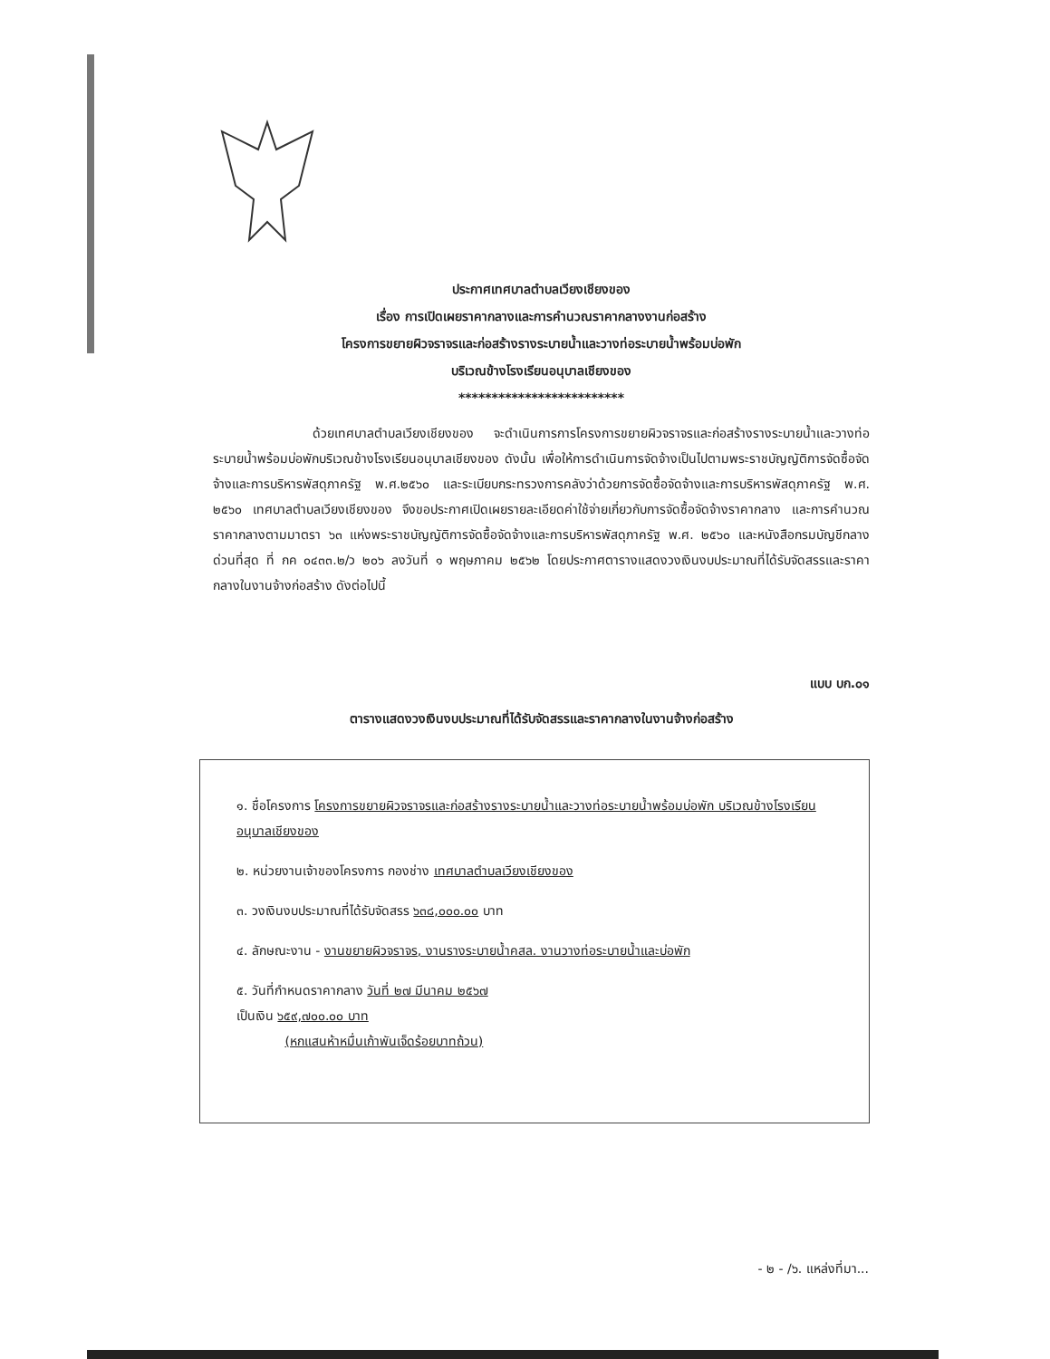ประกาศเทศบาลตำบลเวียงเชียงของ
เรื่อง การเปิดเผยราคากลางและการคำนวณราคากลางงานก่อสร้าง
โครงการขยายผิวจราจรและก่อสร้างรางระบายน้ำและวางท่อระบายน้ำพร้อมบ่อพัก
บริเวณข้างโรงเรียนอนุบาลเชียงของ
*************************
ด้วยเทศบาลตำบลเวียงเชียงของ จะดำเนินการการโครงการขยายผิวจราจรและก่อสร้างรางระบายน้ำและวางท่อระบายน้ำพร้อมบ่อพักบริเวณข้างโรงเรียนอนุบาลเชียงของ ดังนั้น เพื่อให้การดำเนินการจัดจ้างเป็นไปตามพระราชบัญญัติการจัดซื้อจัดจ้างและการบริหารพัสดุภาครัฐ พ.ศ.๒๕๖๐ และระเบียบกระทรวงการคลังว่าด้วยการจัดซื้อจัดจ้างและการบริหารพัสดุภาครัฐ พ.ศ. ๒๕๖๐ เทศบาลตำบลเวียงเชียงของ จึงขอประกาศเปิดเผยรายละเอียดค่าใช้จ่ายเกี่ยวกับการจัดซื้อจัดจ้างราคากลาง และการคำนวณราคากลางตามมาตรา ๖๓ แห่งพระราชบัญญัติการจัดซื้อจัดจ้างและการบริหารพัสดุภาครัฐ พ.ศ. ๒๕๖๐ และหนังสือกรมบัญชีกลาง ด่วนที่สุด ที่ กค ๐๔๓๓.๒/ว ๒๐๖ ลงวันที่ ๑ พฤษภาคม ๒๕๖๒ โดยประกาศตารางแสดงวงเงินงบประมาณที่ได้รับจัดสรรและราคากลางในงานจ้างก่อสร้าง ดังต่อไปนี้
แบบ บก.๐๑
ตารางแสดงวงเงินงบประมาณที่ได้รับจัดสรรและราคากลางในงานจ้างก่อสร้าง
๑. ชื่อโครงการ โครงการขยายผิวจราจรและก่อสร้างรางระบายน้ำและวางท่อระบายน้ำพร้อมบ่อพัก บริเวณข้างโรงเรียนอนุบาลเชียงของ
๒. หน่วยงานเจ้าของโครงการ กองช่าง เทศบาลตำบลเวียงเชียงของ
๓. วงเงินงบประมาณที่ได้รับจัดสรร ๖๓๘,๐๐๐.๐๐ บาท
๔. ลักษณะงาน - งานขยายผิวจราจร, งานรางระบายน้ำคสล. งานวางท่อระบายน้ำและบ่อพัก
๕. วันที่กำหนดราคากลาง วันที่ ๒๗ มีนาคม ๒๕๖๗
เป็นเงิน ๖๕๙,๗๐๐.๐๐ บาท
(หกแสนห้าหมื่นเก้าพันเจ็ดร้อยบาทถ้วน)
- ๒ - /๖. แหล่งที่มา...